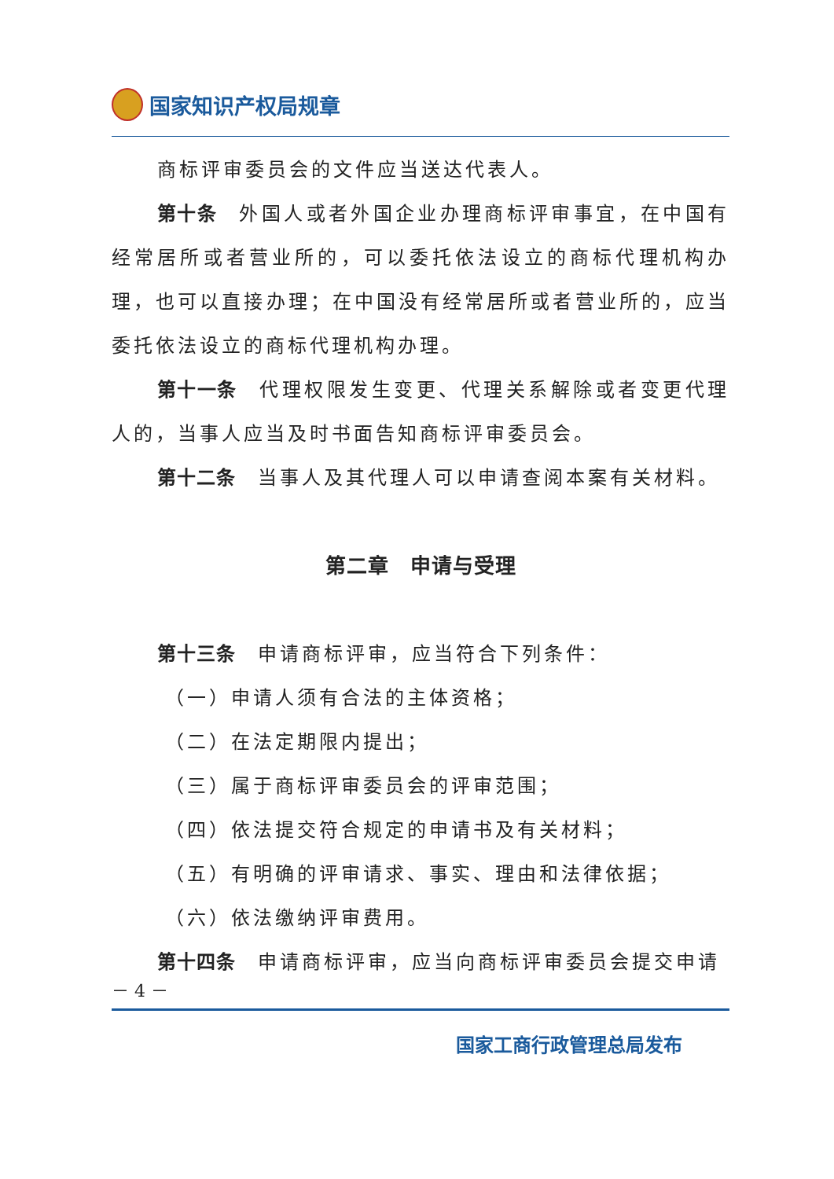国家知识产权局规章
商标评审委员会的文件应当送达代表人。
第十条　外国人或者外国企业办理商标评审事宜，在中国有经常居所或者营业所的，可以委托依法设立的商标代理机构办理，也可以直接办理；在中国没有经常居所或者营业所的，应当委托依法设立的商标代理机构办理。
第十一条　代理权限发生变更、代理关系解除或者变更代理人的，当事人应当及时书面告知商标评审委员会。
第十二条　当事人及其代理人可以申请查阅本案有关材料。
第二章　申请与受理
第十三条　申请商标评审，应当符合下列条件：
（一）申请人须有合法的主体资格；
（二）在法定期限内提出；
（三）属于商标评审委员会的评审范围；
（四）依法提交符合规定的申请书及有关材料；
（五）有明确的评审请求、事实、理由和法律依据；
（六）依法缴纳评审费用。
第十四条　申请商标评审，应当向商标评审委员会提交申请
－ 4 －
国家工商行政管理总局发布